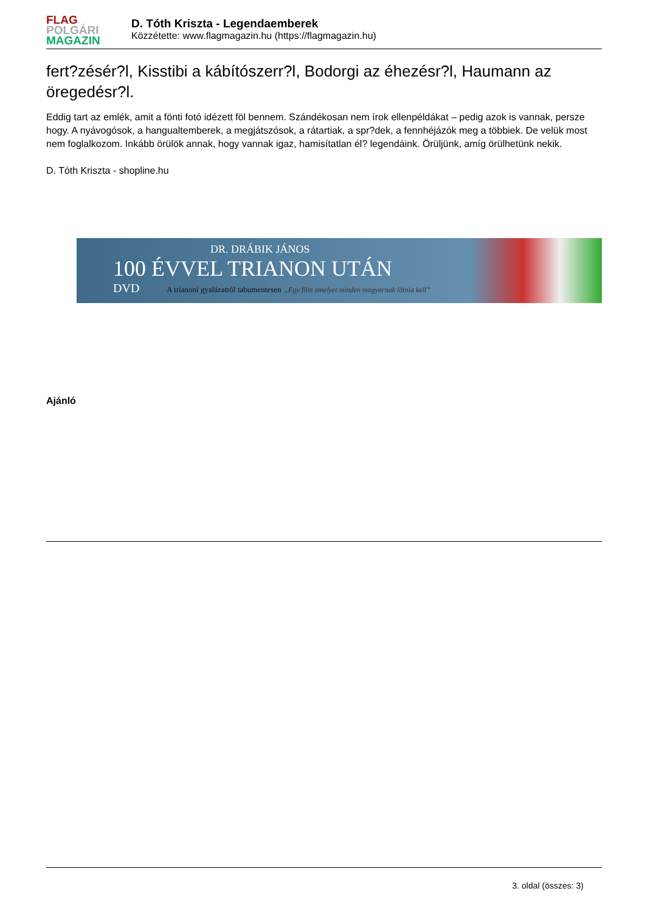FLAG
POLGÁRI
MAGAZIN
D. Tóth Kriszta - Legendaemberek
Közzétette: www.flagmagazin.hu (https://flagmagazin.hu)
fert?zésér?l, Kisstibi a kábítószerr?l, Bodorgi az éhezésr?l, Haumann az öregedésr?l.
Eddig tart az emlék, amit a fönti fotó idézett föl bennem. Szándékosan nem írok ellenpéldákat – pedig azok is vannak, persze hogy. A nyávogósok, a hangualtemberek, a megjátszósok, a rátartiak, a spr?dek, a fennhéjázók meg a többiek. De velük most nem foglalkozom. Inkább örülök annak, hogy vannak igaz, hamisítatlan él? legendáink. Örüljünk, amíg örülhetünk nekik.
D. Tóth Kriszta - shopline.hu
DR. DRÁBIK JÁNOS
100 ÉVVEL TRIANON UTÁN
DVD A trianoni gyalázatról tabumentesen „Egy film amelyet minden magyarnak látnia kell”
Ajánló
3. oldal (összes: 3)